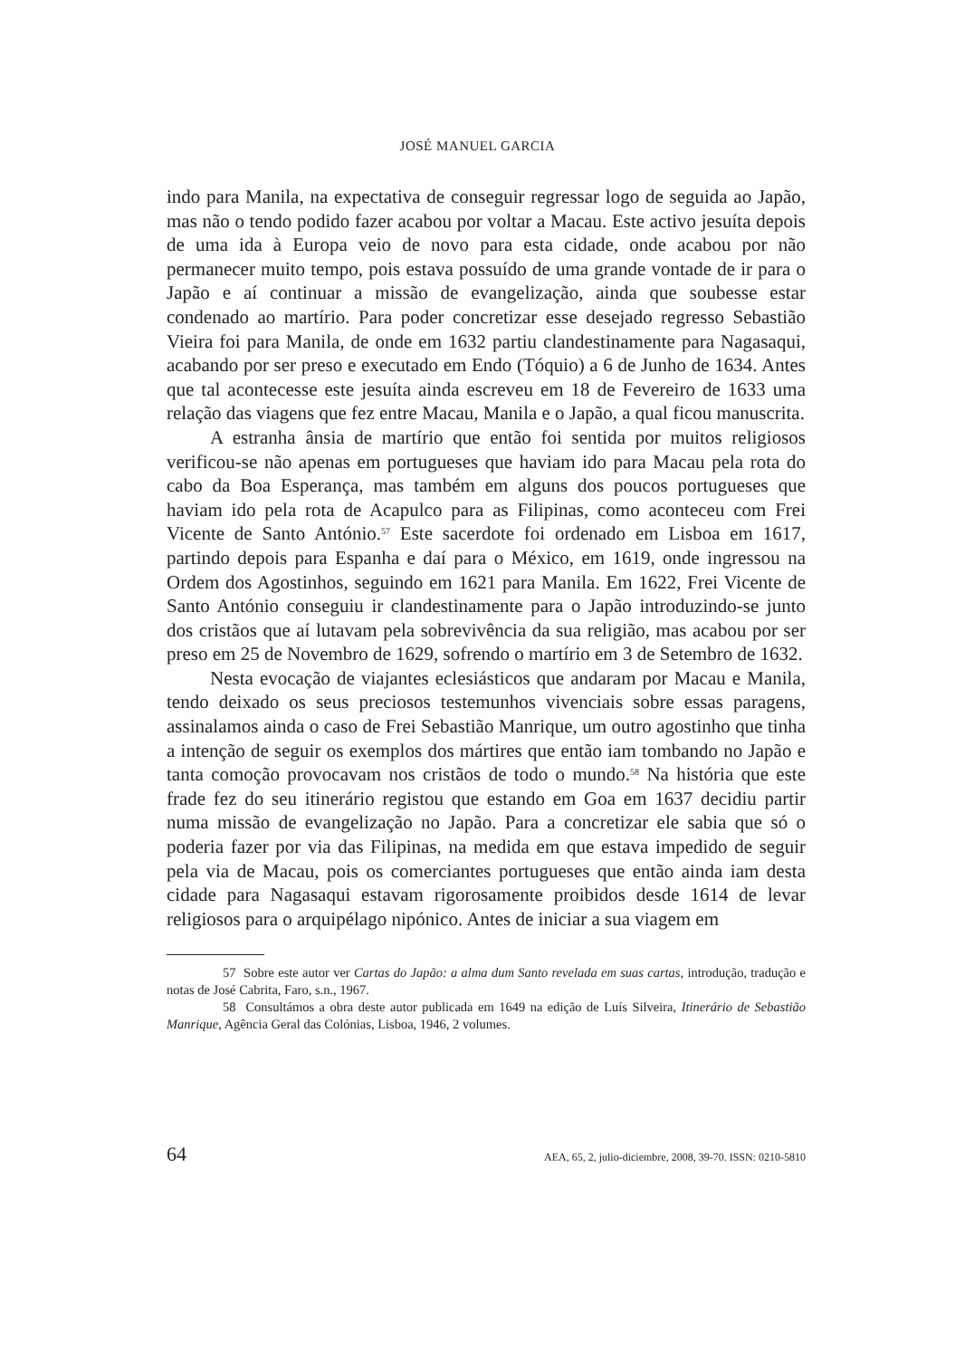JOSÉ MANUEL GARCIA
indo para Manila, na expectativa de conseguir regressar logo de seguida ao Japão, mas não o tendo podido fazer acabou por voltar a Macau. Este activo jesuíta depois de uma ida à Europa veio de novo para esta cidade, onde acabou por não permanecer muito tempo, pois estava possuído de uma grande vontade de ir para o Japão e aí continuar a missão de evangelização, ainda que soubesse estar condenado ao martírio. Para poder concretizar esse desejado regresso Sebastião Vieira foi para Manila, de onde em 1632 partiu clandestinamente para Nagasaqui, acabando por ser preso e executado em Endo (Tóquio) a 6 de Junho de 1634. Antes que tal acontecesse este jesuíta ainda escreveu em 18 de Fevereiro de 1633 uma relação das viagens que fez entre Macau, Manila e o Japão, a qual ficou manuscrita.
A estranha ânsia de martírio que então foi sentida por muitos religiosos verificou-se não apenas em portugueses que haviam ido para Macau pela rota do cabo da Boa Esperança, mas também em alguns dos poucos portugueses que haviam ido pela rota de Acapulco para as Filipinas, como aconteceu com Frei Vicente de Santo António.<sup>57</sup> Este sacerdote foi ordenado em Lisboa em 1617, partindo depois para Espanha e daí para o México, em 1619, onde ingressou na Ordem dos Agostinhos, seguindo em 1621 para Manila. Em 1622, Frei Vicente de Santo António conseguiu ir clandestinamente para o Japão introduzindo-se junto dos cristãos que aí lutavam pela sobrevivência da sua religião, mas acabou por ser preso em 25 de Novembro de 1629, sofrendo o martírio em 3 de Setembro de 1632.
Nesta evocação de viajantes eclesiásticos que andaram por Macau e Manila, tendo deixado os seus preciosos testemunhos vivenciais sobre essas paragens, assinalamos ainda o caso de Frei Sebastião Manrique, um outro agostinho que tinha a intenção de seguir os exemplos dos mártires que então iam tombando no Japão e tanta comoção provocavam nos cristãos de todo o mundo.<sup>58</sup> Na história que este frade fez do seu itinerário registou que estando em Goa em 1637 decidiu partir numa missão de evangelização no Japão. Para a concretizar ele sabia que só o poderia fazer por via das Filipinas, na medida em que estava impedido de seguir pela via de Macau, pois os comerciantes portugueses que então ainda iam desta cidade para Nagasaqui estavam rigorosamente proibidos desde 1614 de levar religiosos para o arquipélago nipónico. Antes de iniciar a sua viagem em
57 Sobre este autor ver Cartas do Japão: a alma dum Santo revelada em suas cartas, introdução, tradução e notas de José Cabrita, Faro, s.n., 1967.
58 Consultámos a obra deste autor publicada em 1649 na edição de Luís Silveira, Itinerário de Sebastião Manrique, Agência Geral das Colónias, Lisboa, 1946, 2 volumes.
64 AEA, 65, 2, julio-diciembre, 2008, 39-70. ISSN: 0210-5810